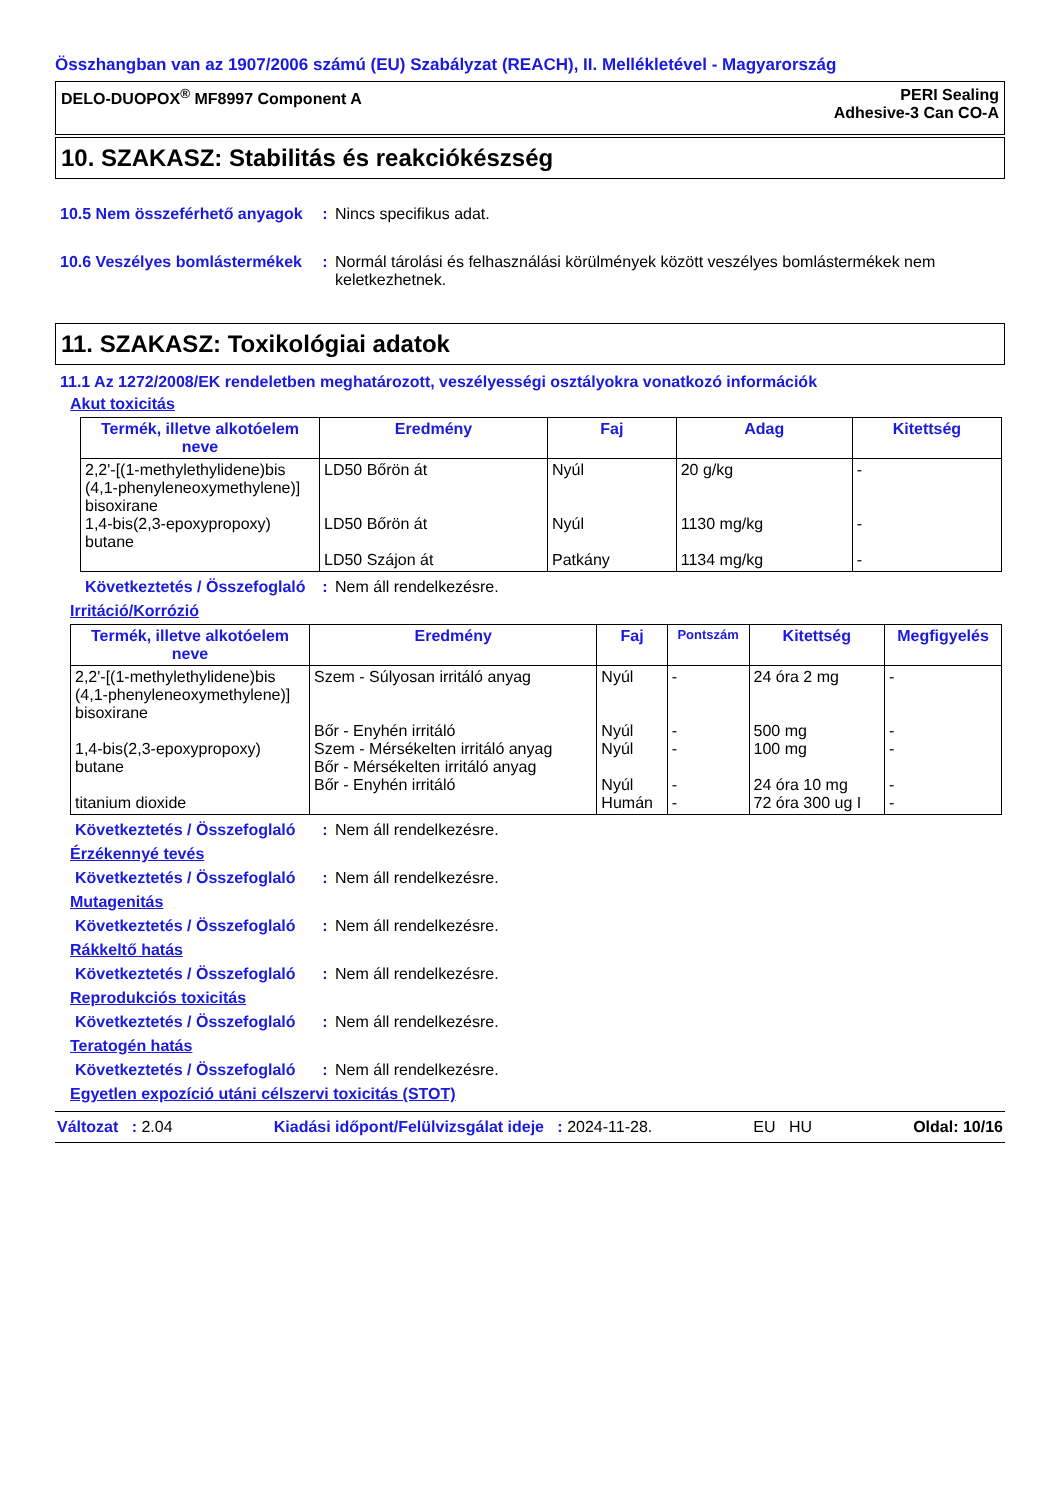Összhangban van az 1907/2006 számú (EU) Szabályzat (REACH), II. Mellékletével - Magyarország
DELO-DUOPOX<sup>®</sup> MF8997 Component A PERI Sealing
Adhesive-3 Can CO-A
10. SZAKASZ: Stabilitás és reakciókészség
10.5 Nem összeférhető anyagok
: Nincs specifikus adat.
10.6 Veszélyes bomlástermékek
: Normál tárolási és felhasználási körülmények között veszélyes bomlástermékek nem keletkezhetnek.
11. SZAKASZ: Toxikológiai adatok
11.1 Az 1272/2008/EK rendeletben meghatározott, veszélyességi osztályokra vonatkozó információk
Akut toxicitás
| Termék, illetve alkotóelem neve | Eredmény | Faj | Adag | Kitettség |
| --- | --- | --- | --- | --- |
| 2,2'-[(1-methylethylidene)bis (4,1-phenyleneoxymethylene)] bisoxirane 1,4-bis(2,3-epoxypropoxy) butane | LD50 Bőrön át LD50 Bőrön át LD50 Szájon át | Nyúl Nyúl Patkány | 20 g/kg 1130 mg/kg 1134 mg/kg | - - - |
Következtetés / Összefoglaló
: Nem áll rendelkezésre.
Irritáció/Korrózió
| Termék, illetve alkotóelem neve | Eredmény | Faj | Pontszám | Kitettség | Megfigyelés |
| --- | --- | --- | --- | --- | --- |
| 2,2'-[(1-methylethylidene)bis (4,1-phenyleneoxymethylene)] bisoxirane 1,4-bis(2,3-epoxypropoxy) butane titanium dioxide | Szem - Súlyosan irritáló anyag Bőr - Enyhén irritáló Szem - Mérsékelten irritáló anyag Bőr - Mérsékelten irritáló anyag Bőr - Enyhén irritáló | Nyúl Nyúl Nyúl Nyúl Humán | - - - - - | 24 óra 2 mg 500 mg 100 mg 24 óra 10 mg 72 óra 300 ug I | - - - - - |
Következtetés / Összefoglaló
: Nem áll rendelkezésre.
Érzékennyé tevés
Következtetés / Összefoglaló
: Nem áll rendelkezésre.
Mutagenitás
Következtetés / Összefoglaló
: Nem áll rendelkezésre.
Rákkeltő hatás
Következtetés / Összefoglaló
: Nem áll rendelkezésre.
Reprodukciós toxicitás
Következtetés / Összefoglaló
: Nem áll rendelkezésre.
Teratogén hatás
Következtetés / Összefoglaló
: Nem áll rendelkezésre.
Egyetlen expozíció utáni célszervi toxicitás (STOT)
Változat : 2.04 Kiadási időpont/Felülvizsgálat ideje : 2024-11-28. EU HU Oldal: 10/16